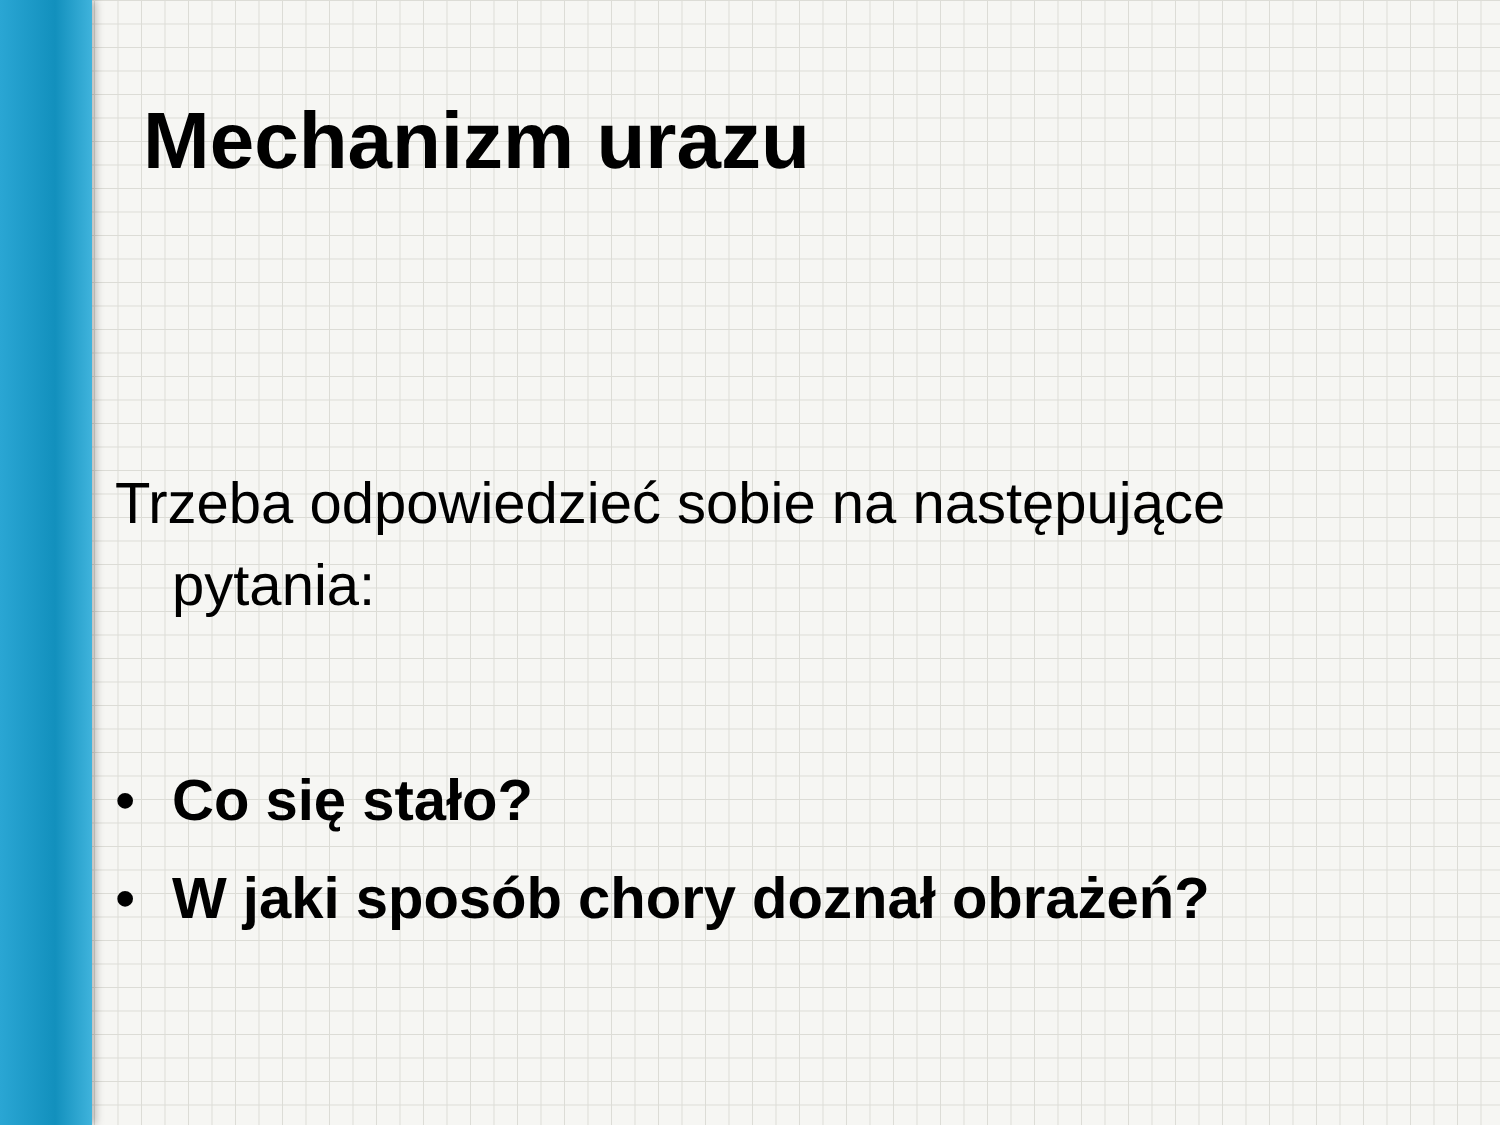Mechanizm urazu
Trzeba odpowiedzieć sobie na następujące pytania:
• Co się stało?
• W jaki sposób chory doznał obrażeń?